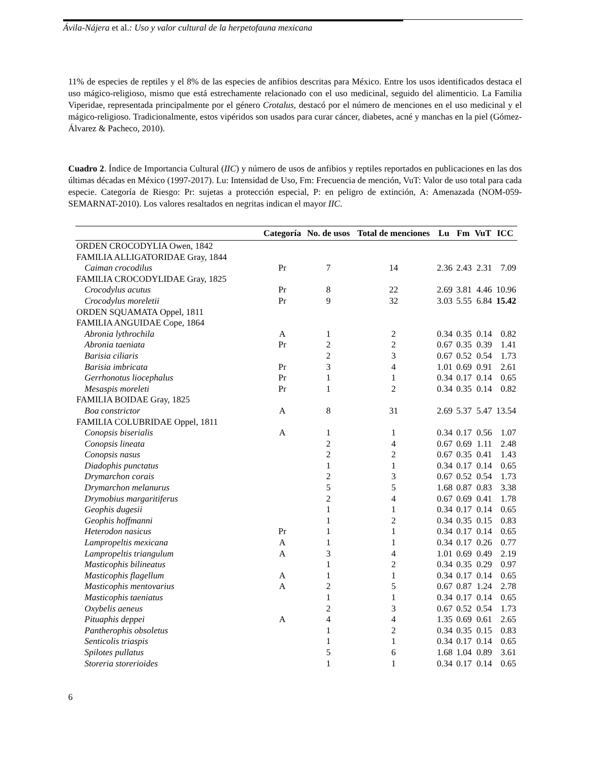Ávila-Nájera et al.: Uso y valor cultural de la herpetofauna mexicana
11% de especies de reptiles y el 8% de las especies de anfibios descritas para México. Entre los usos identificados destaca el uso mágico-religioso, mismo que está estrechamente relacionado con el uso medicinal, seguido del alimenticio. La Familia Viperidae, representada principalmente por el género Crotalus, destacó por el número de menciones en el uso medicinal y el mágico-religioso. Tradicionalmente, estos vipéridos son usados para curar cáncer, diabetes, acné y manchas en la piel (Gómez-Álvarez & Pacheco, 2010).
Cuadro 2. Índice de Importancia Cultural (IIC) y número de usos de anfibios y reptiles reportados en publicaciones en las dos últimas décadas en México (1997-2017). Lu: Intensidad de Uso, Fm: Frecuencia de mención, VuT: Valor de uso total para cada especie. Categoría de Riesgo: Pr: sujetas a protección especial, P: en peligro de extinción, A: Amenazada (NOM-059-SEMARNAT-2010). Los valores resaltados en negritas indican el mayor IIC.
| | Categoría | No. de usos | Total de menciones | Lu | Fm | VuT | ICC |
| --- | --- | --- | --- | --- | --- | --- | --- |
| ORDEN CROCODYLIA Owen, 1842 | | | | | | | |
| FAMILIA ALLIGATORIDAE Gray, 1844 | | | | | | | |
| Caiman crocodilus | Pr | 7 | 14 | 2.36 | 2.43 | 2.31 | 7.09 |
| FAMILIA CROCODYLIDAE Gray, 1825 | | | | | | | |
| Crocodylus acutus | Pr | 8 | 22 | 2.69 | 3.81 | 4.46 | 10.96 |
| Crocodylus moreletii | Pr | 9 | 32 | 3.03 | 5.55 | 6.84 | 15.42 |
| ORDEN SQUAMATA Oppel, 1811 | | | | | | | |
| FAMILIA ANGUIDAE Cope, 1864 | | | | | | | |
| Abronia lythrochila | A | 1 | 2 | 0.34 | 0.35 | 0.14 | 0.82 |
| Abronia taeniata | Pr | 2 | 2 | 0.67 | 0.35 | 0.39 | 1.41 |
| Barisia ciliaris | | 2 | 3 | 0.67 | 0.52 | 0.54 | 1.73 |
| Barisia imbricata | Pr | 3 | 4 | 1.01 | 0.69 | 0.91 | 2.61 |
| Gerrhonotus liocephalus | Pr | 1 | 1 | 0.34 | 0.17 | 0.14 | 0.65 |
| Mesaspis moreleti | Pr | 1 | 2 | 0.34 | 0.35 | 0.14 | 0.82 |
| FAMILIA BOIDAE Gray, 1825 | | | | | | | |
| Boa constrictor | A | 8 | 31 | 2.69 | 5.37 | 5.47 | 13.54 |
| FAMILIA COLUBRIDAE Oppel, 1811 | | | | | | | |
| Conopsis biserialis | A | 1 | 1 | 0.34 | 0.17 | 0.56 | 1.07 |
| Conopsis lineata | | 2 | 4 | 0.67 | 0.69 | 1.11 | 2.48 |
| Conopsis nasus | | 2 | 2 | 0.67 | 0.35 | 0.41 | 1.43 |
| Diadophis punctatus | | 1 | 1 | 0.34 | 0.17 | 0.14 | 0.65 |
| Drymarchon corais | | 2 | 3 | 0.67 | 0.52 | 0.54 | 1.73 |
| Drymarchon melanurus | | 5 | 5 | 1.68 | 0.87 | 0.83 | 3.38 |
| Drymobius margaritiferus | | 2 | 4 | 0.67 | 0.69 | 0.41 | 1.78 |
| Geophis dugesii | | 1 | 1 | 0.34 | 0.17 | 0.14 | 0.65 |
| Geophis hoffmanni | | 1 | 2 | 0.34 | 0.35 | 0.15 | 0.83 |
| Heterodon nasicus | Pr | 1 | 1 | 0.34 | 0.17 | 0.14 | 0.65 |
| Lampropeltis mexicana | A | 1 | 1 | 0.34 | 0.17 | 0.26 | 0.77 |
| Lampropeltis triangulum | A | 3 | 4 | 1.01 | 0.69 | 0.49 | 2.19 |
| Masticophis bilineatus | | 1 | 2 | 0.34 | 0.35 | 0.29 | 0.97 |
| Masticophis flagellum | A | 1 | 1 | 0.34 | 0.17 | 0.14 | 0.65 |
| Masticophis mentovarius | A | 2 | 5 | 0.67 | 0.87 | 1.24 | 2.78 |
| Masticophis taeniatus | | 1 | 1 | 0.34 | 0.17 | 0.14 | 0.65 |
| Oxybelis aeneus | | 2 | 3 | 0.67 | 0.52 | 0.54 | 1.73 |
| Pituaphis deppei | A | 4 | 4 | 1.35 | 0.69 | 0.61 | 2.65 |
| Pantherophis obsoletus | | 1 | 2 | 0.34 | 0.35 | 0.15 | 0.83 |
| Senticolis triaspis | | 1 | 1 | 0.34 | 0.17 | 0.14 | 0.65 |
| Spilotes pullatus | | 5 | 6 | 1.68 | 1.04 | 0.89 | 3.61 |
| Storeria storerioides | | 1 | 1 | 0.34 | 0.17 | 0.14 | 0.65 |
6